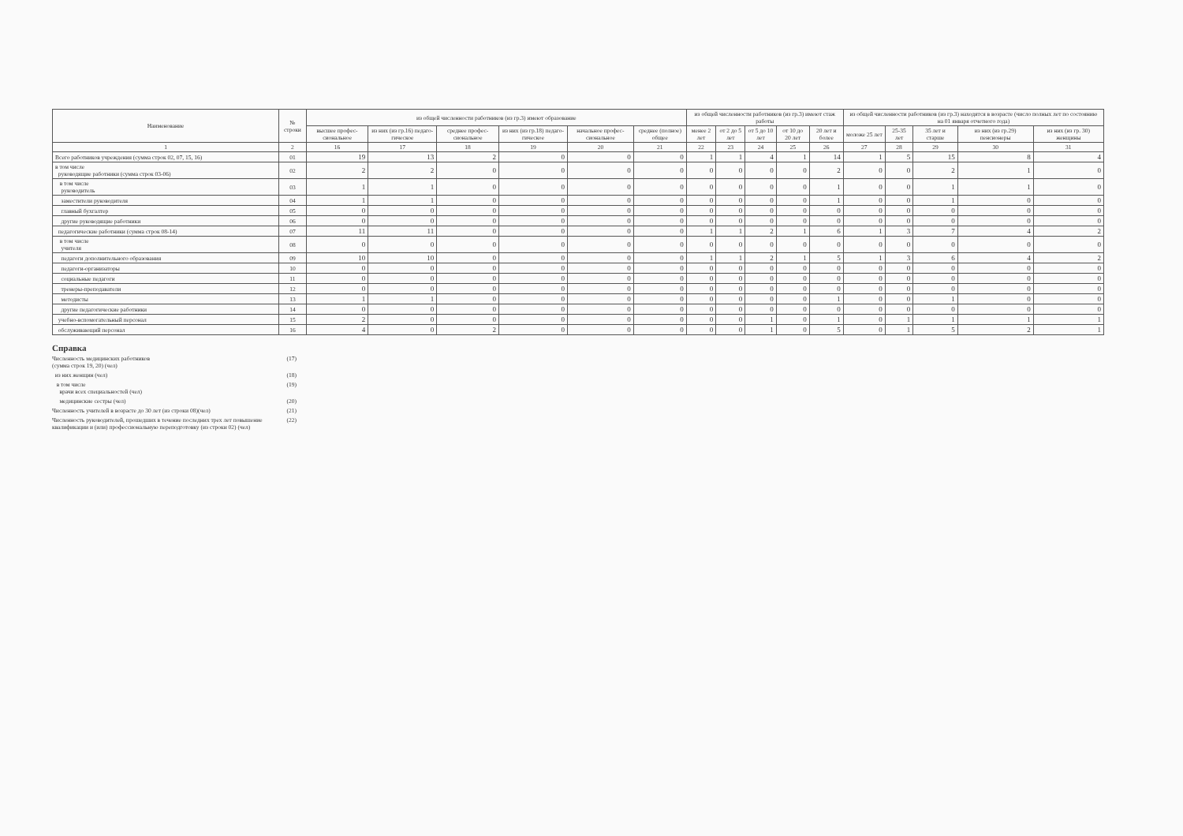| Наименование | № строки | из общей численности работников (из гр.3) имеют образование | | | | | | из общей численности работников (из гр.3) имеют стаж работы | | | | | из общей численности работников (из гр.3) находятся в возрасте (число полных лет по состоянию на 01 января отчетного года) | | | | |
| --- | --- | --- | --- | --- | --- | --- | --- | --- | --- | --- | --- | --- | --- | --- | --- | --- | --- |
| | | высшее профес-сиональное | из них (из гр.16) педаго-гическое | среднее профес-сиональное | из них (из гр.18) педаго-гическое | начальное профес-сиональное | среднее (полное) общее | менее 2 лет | от 2 до 5 лет | от 5 до 10 лет | от 10 до 20 лет | 20 лет и более | моложе 25 лет | 25-35 лет | 35 лет и старше | из них (из гр.29) пенсионеры | из них (из гр. 30) женщины |
| 1 | 2 | 16 | 17 | 18 | 19 | 20 | 21 | 22 | 23 | 24 | 25 | 26 | 27 | 28 | 29 | 30 | 31 |
| Всего работников учреждения (сумма строк 02, 07, 15, 16) | 01 | 19 | 13 | 2 | 0 | 0 | 0 | 1 | 1 | 4 | 1 | 14 | 1 | 5 | 15 | 8 | 4 |
| в том числе руководящие работники (сумма строк 03-06) | 02 | 2 | 2 | 0 | 0 | 0 | 0 | 0 | 0 | 0 | 0 | 2 | 0 | 0 | 2 | 1 | 0 |
| в том числе руководитель | 03 | 1 | 1 | 0 | 0 | 0 | 0 | 0 | 0 | 0 | 0 | 1 | 0 | 0 | 1 | 1 | 0 |
| заместители руководителя | 04 | 1 | 1 | 0 | 0 | 0 | 0 | 0 | 0 | 0 | 0 | 1 | 0 | 0 | 1 | 0 | 0 |
| главный бухгалтер | 05 | 0 | 0 | 0 | 0 | 0 | 0 | 0 | 0 | 0 | 0 | 0 | 0 | 0 | 0 | 0 | 0 |
| другие руководящие работники | 06 | 0 | 0 | 0 | 0 | 0 | 0 | 0 | 0 | 0 | 0 | 0 | 0 | 0 | 0 | 0 | 0 |
| педагогические работники (сумма строк 08-14) | 07 | 11 | 11 | 0 | 0 | 0 | 0 | 1 | 1 | 2 | 1 | 6 | 1 | 3 | 7 | 4 | 2 |
| в том числе учителя | 08 | 0 | 0 | 0 | 0 | 0 | 0 | 0 | 0 | 0 | 0 | 0 | 0 | 0 | 0 | 0 | 0 |
| педагоги дополнительного образования | 09 | 10 | 10 | 0 | 0 | 0 | 0 | 1 | 1 | 2 | 1 | 5 | 1 | 3 | 6 | 4 | 2 |
| педагоги-организаторы | 10 | 0 | 0 | 0 | 0 | 0 | 0 | 0 | 0 | 0 | 0 | 0 | 0 | 0 | 0 | 0 | 0 |
| социальные педагоги | 11 | 0 | 0 | 0 | 0 | 0 | 0 | 0 | 0 | 0 | 0 | 0 | 0 | 0 | 0 | 0 | 0 |
| тренеры-преподаватели | 12 | 0 | 0 | 0 | 0 | 0 | 0 | 0 | 0 | 0 | 0 | 0 | 0 | 0 | 0 | 0 | 0 |
| методисты | 13 | 1 | 1 | 0 | 0 | 0 | 0 | 0 | 0 | 0 | 0 | 1 | 0 | 0 | 1 | 0 | 0 |
| другие педагогические работники | 14 | 0 | 0 | 0 | 0 | 0 | 0 | 0 | 0 | 0 | 0 | 0 | 0 | 0 | 0 | 0 | 0 |
| учебно-вспомогательный персонал | 15 | 2 | 0 | 0 | 0 | 0 | 0 | 0 | 0 | 1 | 0 | 1 | 0 | 1 | 1 | 1 | 1 |
| обслуживающий персонал | 16 | 4 | 0 | 2 | 0 | 0 | 0 | 0 | 0 | 1 | 0 | 5 | 0 | 1 | 5 | 2 | 1 |
Справка
Численность медицинских работников
(сумма строк 19, 20) (чел) (17)
из них женщин (чел) (18)
в том числе
врачи всех специальностей (чел) (19)
медицинские сестры (чел) (20)
Численность учителей в возрасте до 30 лет (из строки 08)(чел) (21)
Численность руководителей, прошедших в течение последних трех лет повышение квалификации и (или) профессиональную переподготовку (из строки 02) (чел) (22)